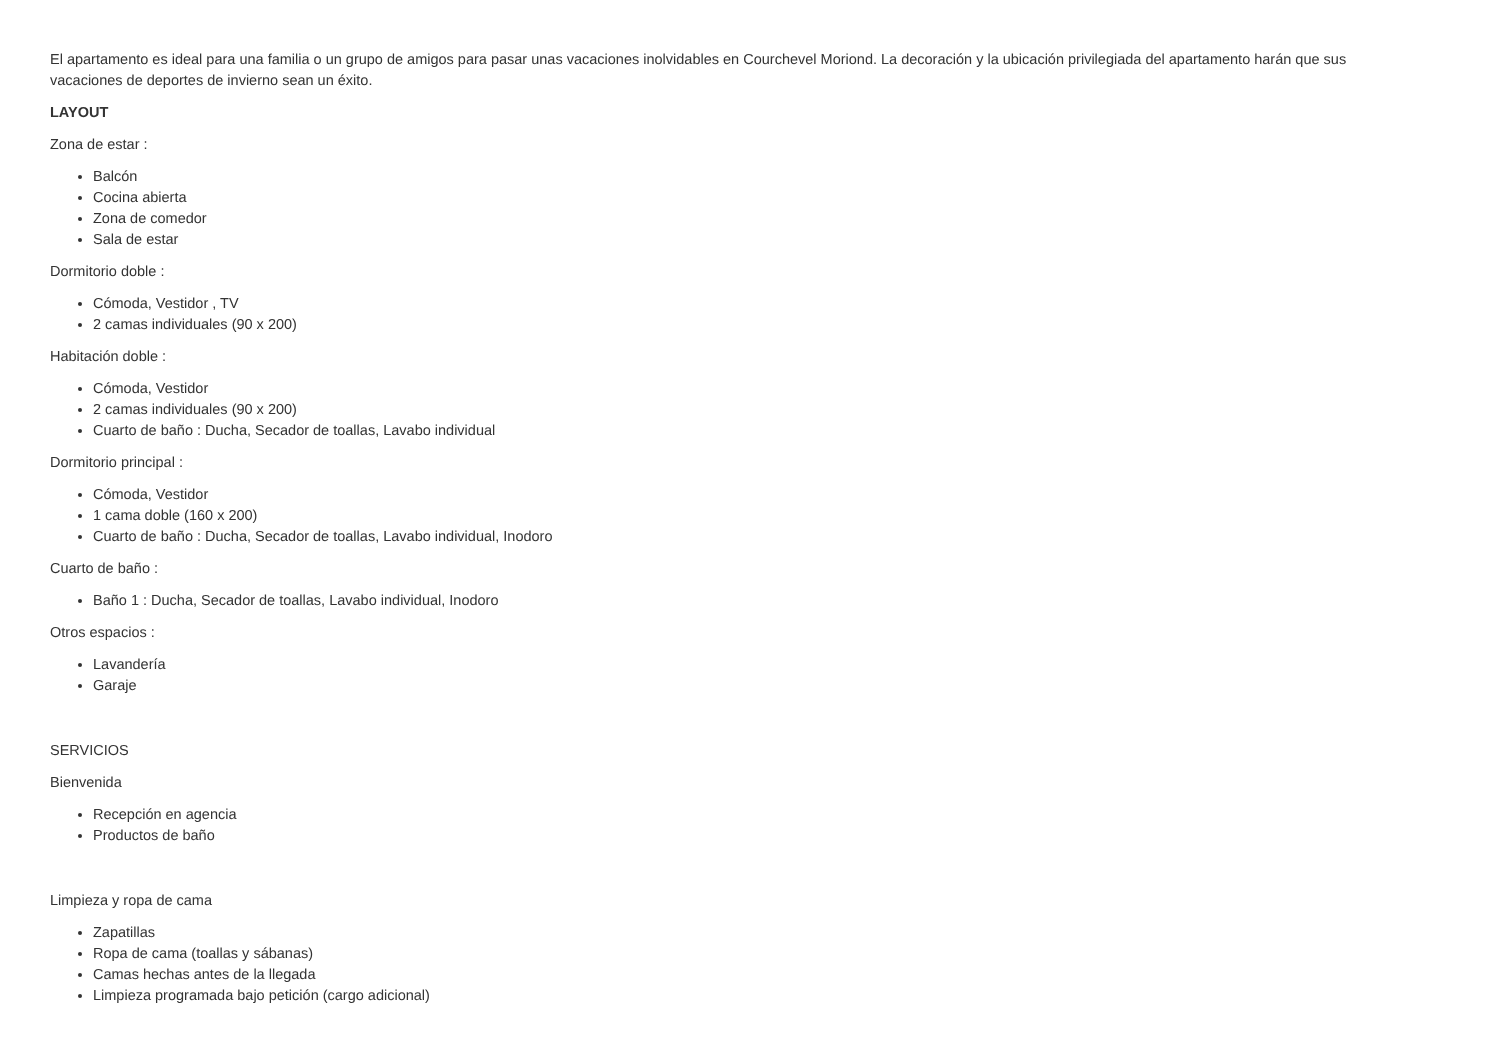El apartamento es ideal para una familia o un grupo de amigos para pasar unas vacaciones inolvidables en Courchevel Moriond. La decoración y la ubicación privilegiada del apartamento harán que sus vacaciones de deportes de invierno sean un éxito.
LAYOUT
Zona de estar :
Balcón
Cocina abierta
Zona de comedor
Sala de estar
Dormitorio doble :
Cómoda, Vestidor , TV
2 camas individuales (90 x 200)
Habitación doble :
Cómoda, Vestidor
2 camas individuales (90 x 200)
Cuarto de baño : Ducha, Secador de toallas, Lavabo individual
Dormitorio principal :
Cómoda, Vestidor
1 cama doble (160 x 200)
Cuarto de baño : Ducha, Secador de toallas, Lavabo individual, Inodoro
Cuarto de baño :
Baño 1 : Ducha, Secador de toallas, Lavabo individual, Inodoro
Otros espacios :
Lavandería
Garaje
SERVICIOS
Bienvenida
Recepción en agencia
Productos de baño
Limpieza y ropa de cama
Zapatillas
Ropa de cama (toallas y sábanas)
Camas hechas antes de la llegada
Limpieza programada bajo petición (cargo adicional)